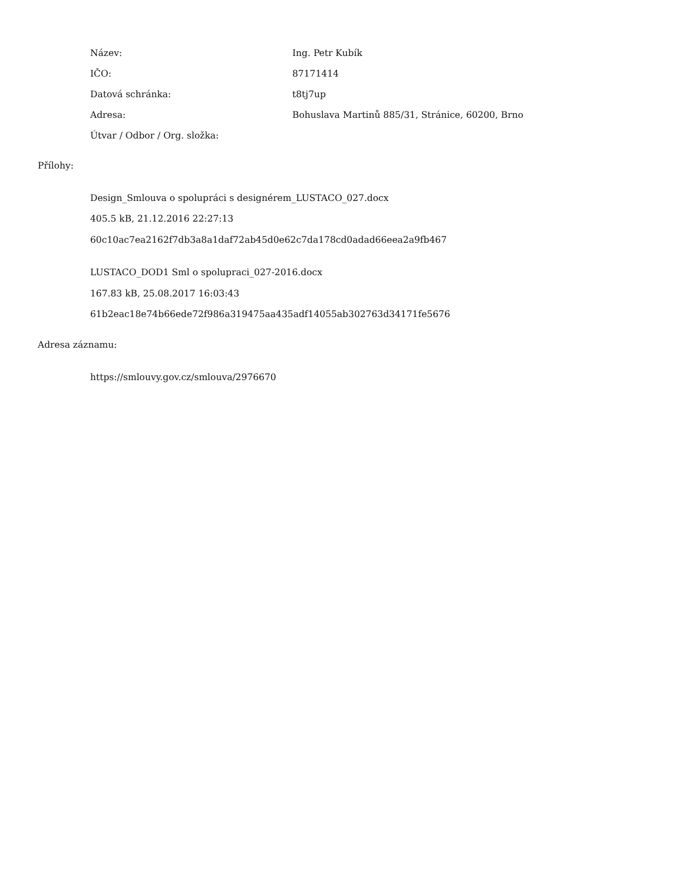Název: Ing. Petr Kubík
IČO: 87171414
Datová schránka: t8tj7up
Adresa:
Bohuslava Martinů 885/31, Stránice, 60200, Brno
Útvar / Odbor / Org. složka:
Přílohy:
Design_Smlouva o spolupráci s designérem_LUSTACO_027.docx
405.5 kB, 21.12.2016 22:27:13
60c10ac7ea2162f7db3a8a1daf72ab45d0e62c7da178cd0adad66eea2a9fb467
LUSTACO_DOD1 Sml o spolupraci_027-2016.docx
167.83 kB, 25.08.2017 16:03:43
61b2eac18e74b66ede72f986a319475aa435adf14055ab302763d34171fe5676
Adresa záznamu:
https://smlouvy.gov.cz/smlouva/2976670